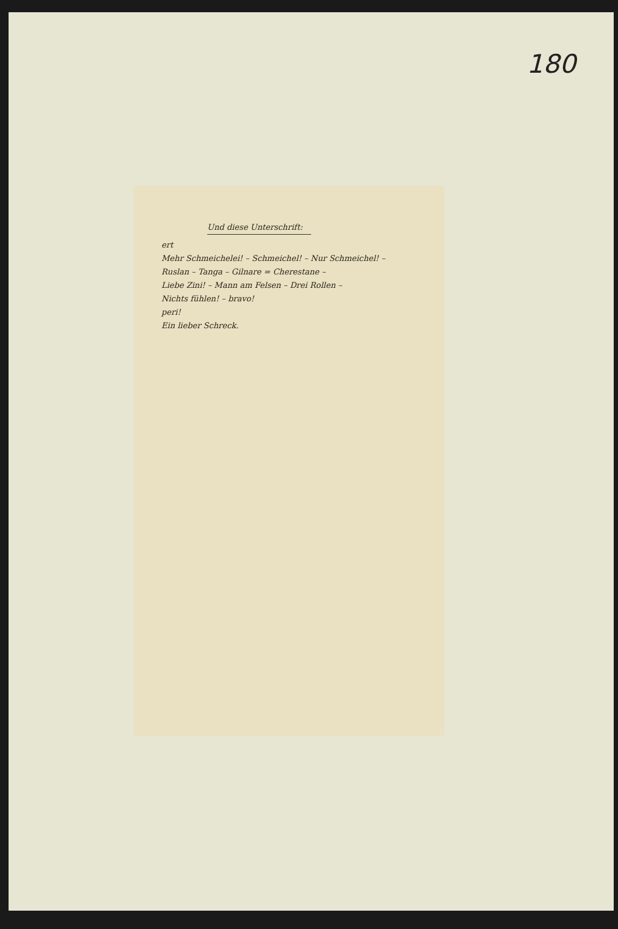180
Und diese Unterschrift:
ert
Mehr Schmeichelei! – Schmeichel! – Nur Schmeichel! –
Ruslan – Tanga – Gilnare = Cherestane –
Liebe Zini! – Mann am Felsen – Drei Rollen –
Nichts fühlen! – bravo!
peri!
Ein lieber Schreck.